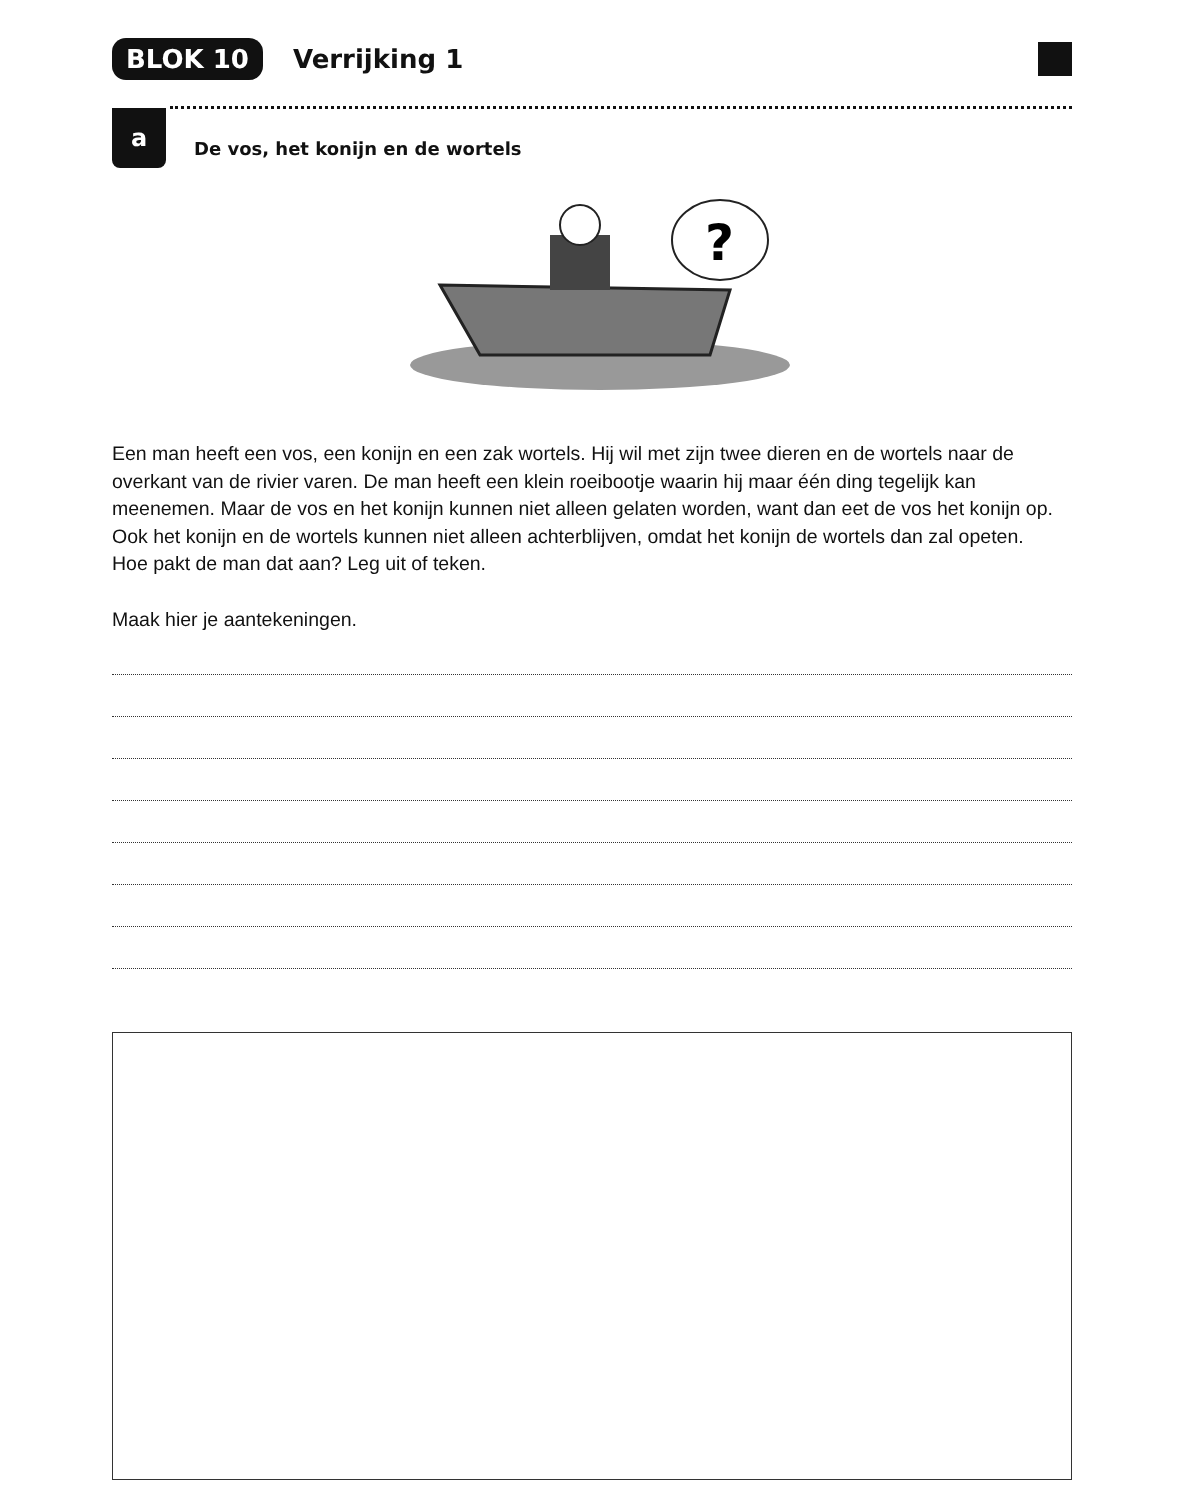BLOK 10 Verrijking 1
a
De vos, het konijn en de wortels
?
Een man heeft een vos, een konijn en een zak wortels. Hij wil met zijn twee dieren en de wortels naar de overkant van de rivier varen. De man heeft een klein roeibootje waarin hij maar één ding tegelijk kan meenemen. Maar de vos en het konijn kunnen niet alleen gelaten worden, want dan eet de vos het konijn op. Ook het konijn en de wortels kunnen niet alleen achterblijven, omdat het konijn de wortels dan zal opeten.
Hoe pakt de man dat aan? Leg uit of teken.
Maak hier je aantekeningen.